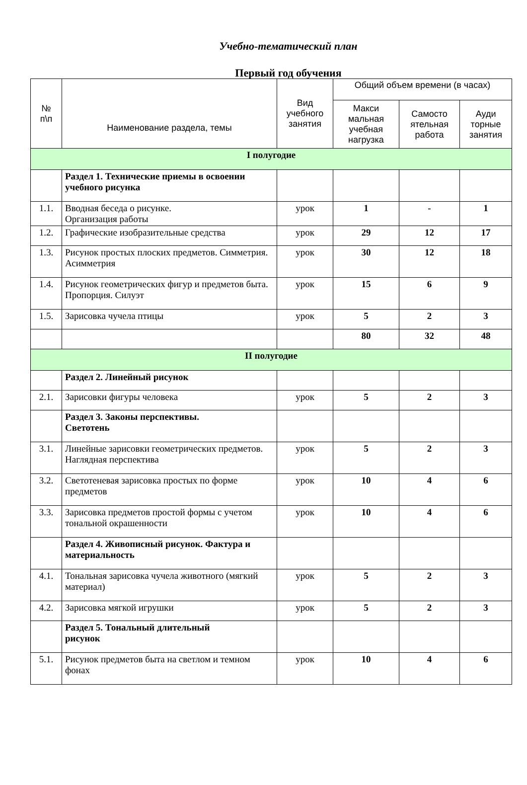Учебно-тематический план
Первый год обучения
| № п\п | Наименование раздела, темы | Вид учебного занятия | Общий объем времени (в часах) | | |
| --- | --- | --- | --- | --- | --- |
| | | | Макси мальная учебная нагрузка | Самосто ятельная работа | Ауди торные занятия |
| I полугодие | | | | | |
| | Раздел 1. Технические приемы в освоении учебного рисунка | | | | |
| 1.1. | Вводная беседа о рисунке. Организация работы | урок | 1 | - | 1 |
| 1.2. | Графические изобразительные средства | урок | 29 | 12 | 17 |
| 1.3. | Рисунок простых плоских предметов. Симметрия. Асимметрия | урок | 30 | 12 | 18 |
| 1.4. | Рисунок геометрических фигур и предметов быта. Пропорция. Силуэт | урок | 15 | 6 | 9 |
| 1.5. | Зарисовка чучела птицы | урок | 5 | 2 | 3 |
| | | | 80 | 32 | 48 |
| II полугодие | | | | | |
| | Раздел 2. Линейный рисунок | | | | |
| 2.1. | Зарисовки фигуры человека | урок | 5 | 2 | 3 |
| | Раздел 3. Законы перспективы. Светотень | | | | |
| 3.1. | Линейные зарисовки геометрических предметов. Наглядная перспектива | урок | 5 | 2 | 3 |
| 3.2. | Светотеневая зарисовка простых по форме предметов | урок | 10 | 4 | 6 |
| 3.3. | Зарисовка предметов простой формы с учетом тональной окрашенности | урок | 10 | 4 | 6 |
| | Раздел 4. Живописный рисунок. Фактура и материальность | | | | |
| 4.1. | Тональная зарисовка чучела животного (мягкий материал) | урок | 5 | 2 | 3 |
| 4.2. | Зарисовка мягкой игрушки | урок | 5 | 2 | 3 |
| | Раздел 5. Тональный длительный рисунок | | | | |
| 5.1. | Рисунок предметов быта на светлом и темном фонах | урок | 10 | 4 | 6 |